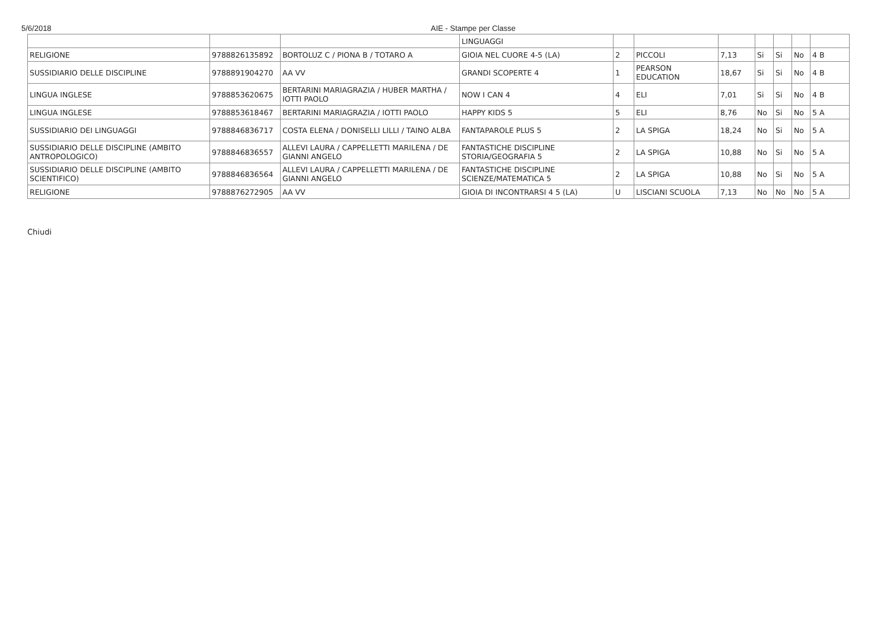5/6/2018 AIE - Stampe per Classe
| | | | LINGUAGGI | | | | | | | |
| RELIGIONE | 9788826135892 | BORTOLUZ C / PIONA B / TOTARO A | GIOIA NEL CUORE 4-5 (LA) | 2 | PICCOLI | 7,13 | Si | Si | No | 4 B |
| SUSSIDIARIO DELLE DISCIPLINE | 9788891904270 | AA VV | GRANDI SCOPERTE 4 | 1 | PEARSON EDUCATION | 18,67 | Si | Si | No | 4 B |
| LINGUA INGLESE | 9788853620675 | BERTARINI MARIAGRAZIA / HUBER MARTHA / IOTTI PAOLO | NOW I CAN 4 | 4 | ELI | 7,01 | Si | Si | No | 4 B |
| LINGUA INGLESE | 9788853618467 | BERTARINI MARIAGRAZIA / IOTTI PAOLO | HAPPY KIDS 5 | 5 | ELI | 8,76 | No | Si | No | 5 A |
| SUSSIDIARIO DEI LINGUAGGI | 9788846836717 | COSTA ELENA / DONISELLI LILLI / TAINO ALBA | FANTAPAROLE PLUS 5 | 2 | LA SPIGA | 18,24 | No | Si | No | 5 A |
| SUSSIDIARIO DELLE DISCIPLINE (AMBITO ANTROPOLOGICO) | 9788846836557 | ALLEVI LAURA / CAPPELLETTI MARILENA / DE GIANNI ANGELO | FANTASTICHE DISCIPLINE STORIA/GEOGRAFIA 5 | 2 | LA SPIGA | 10,88 | No | Si | No | 5 A |
| SUSSIDIARIO DELLE DISCIPLINE (AMBITO SCIENTIFICO) | 9788846836564 | ALLEVI LAURA / CAPPELLETTI MARILENA / DE GIANNI ANGELO | FANTASTICHE DISCIPLINE SCIENZE/MATEMATICA 5 | 2 | LA SPIGA | 10,88 | No | Si | No | 5 A |
| RELIGIONE | 9788876272905 | AA VV | GIOIA DI INCONTRARSI 4 5 (LA) | U | LISCIANI SCUOLA | 7,13 | No | No | No | 5 A |
Chiudi